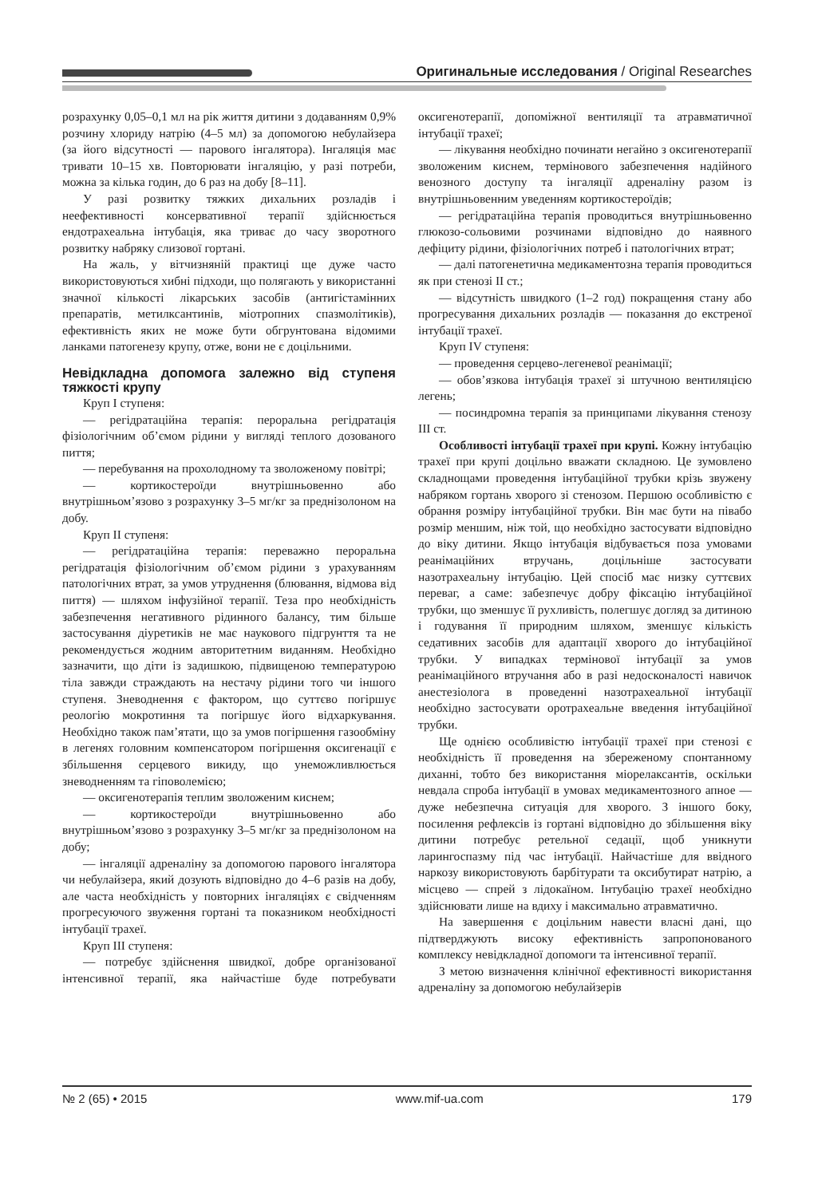Оригинальные исследования / Original Researches
розрахунку 0,05–0,1 мл на рік життя дитини з додаванням 0,9% розчину хлориду натрію (4–5 мл) за допомогою небулайзера (за його відсутності — парового інгалятора). Інгаляція має тривати 10–15 хв. Повторювати інгаляцію, у разі потреби, можна за кілька годин, до 6 раз на добу [8–11].
У разі розвитку тяжких дихальних розладів і неефективності консервативної терапії здійснюється ендотрахеальна інтубація, яка триває до часу зворотного розвитку набряку слизової гортані.
На жаль, у вітчизняній практиці ще дуже часто використовуються хибні підходи, що полягають у використанні значної кількості лікарських засобів (антигістамінних препаратів, метилксантинів, міотропних спазмолітиків), ефективність яких не може бути обгрунтована відомими ланками патогенезу крупу, отже, вони не є доцільними.
Невідкладна допомога залежно від ступеня тяжкості крупу
Круп I ступеня:
— регідратаційна терапія: пероральна регідратація фізіологічним об’ємом рідини у вигляді теплого дозованого пиття;
— перебування на прохолодному та зволоженому повітрі;
— кортикостероїди внутрішньовенно або внутрішньом’язово з розрахунку 3–5 мг/кг за преднізолоном на добу.
Круп II ступеня:
— регідратаційна терапія: переважно пероральна регідратація фізіологічним об’ємом рідини з урахуванням патологічних втрат, за умов утруднення (блювання, відмова від пиття) — шляхом інфузійної терапії. Теза про необхідність забезпечення негативного рідинного балансу, тим більше застосування діуретиків не має наукового підгрунття та не рекомендується жодним авторитетним виданням. Необхідно зазначити, що діти із задишкою, підвищеною температурою тіла завжди страждають на нестачу рідини того чи іншого ступеня. Зневоднення є фактором, що суттєво погіршує реологію мокротиння та погіршує його відхаркування. Необхідно також пам’ятати, що за умов погіршення газообміну в легенях головним компенсатором погіршення оксигенації є збільшення серцевого викиду, що унеможливлюється зневодненням та гіповолемією;
— оксигенотерапія теплим зволоженим киснем;
— кортикостероїди внутрішньовенно або внутрішньом’язово з розрахунку 3–5 мг/кг за преднізолоном на добу;
— інгаляції адреналіну за допомогою парового інгалятора чи небулайзера, який дозують відповідно до 4–6 разів на добу, але часта необхідність у повторних інгаляціях є свідченням прогресуючого звуження гортані та показником необхідності інтубації трахеї.
Круп III ступеня:
— потребує здійснення швидкої, добре організованої інтенсивної терапії, яка найчастіше буде потребувати оксигенотерапії, допоміжної вентиляції та атравматичної інтубації трахеї;
— лікування необхідно починати негайно з оксигенотерапії зволоженим киснем, термінового забезпечення надійного венозного доступу та інгаляції адреналіну разом із внутрішньовенним уведенням кортикостероїдів;
— регідратаційна терапія проводиться внутрішньовенно глюкозо-сольовими розчинами відповідно до наявного дефіциту рідини, фізіологічних потреб і патологічних втрат;
— далі патогенетична медикаментозна терапія проводиться як при стенозі II ст.;
— відсутність швидкого (1–2 год) покращення стану або прогресування дихальних розладів — показання до екстреної інтубації трахеї.
Круп IV ступеня:
— проведення серцево-легеневої реанімації;
— обов’язкова інтубація трахеї зі штучною вентиляцією легень;
— посиндромна терапія за принципами лікування стенозу III ст.
Особливості інтубації трахеї при крупі. Кожну інтубацію трахеї при крупі доцільно вважати складною. Це зумовлено складнощами проведення інтубаційної трубки крізь звужену набряком гортань хворого зі стенозом. Першою особливістю є обрання розміру інтубаційної трубки. Він має бути на півабо розмір меншим, ніж той, що необхідно застосувати відповідно до віку дитини. Якщо інтубація відбувається поза умовами реанімаційних втручань, доцільніше застосувати назотрахеальну інтубацію. Цей спосіб має низку суттєвих переваг, а саме: забезпечує добру фіксацію інтубаційної трубки, що зменшує її рухливість, полегшує догляд за дитиною і годування її природним шляхом, зменшує кількість седативних засобів для адаптації хворого до інтубаційної трубки. У випадках термінової інтубації за умов реанімаційного втручання або в разі недосконалості навичок анестезіолога в проведенні назотрахеальної інтубації необхідно застосувати оротрахеальне введення інтубаційної трубки.
Ще однією особливістю інтубації трахеї при стенозі є необхідність її проведення на збереженому спонтанному диханні, тобто без використання міорелаксантів, оскільки невдала спроба інтубації в умовах медикаментозного апное — дуже небезпечна ситуація для хворого. З іншого боку, посилення рефлексів із гортані відповідно до збільшення віку дитини потребує ретельної седації, щоб уникнути ларингоспазму під час інтубації. Найчастіше для ввідного наркозу використовують барбітурати та оксибутират натрію, а місцево — спрей з лідокаїном. Інтубацію трахеї необхідно здійснювати лише на вдиху і максимально атравматично.
На завершення є доцільним навести власні дані, що підтверджують високу ефективність запропонованого комплексу невідкладної допомоги та інтенсивної терапії.
З метою визначення клінічної ефективності використання адреналіну за допомогою небулайзерів
№ 2 (65) • 2015 www.mif-ua.com 179